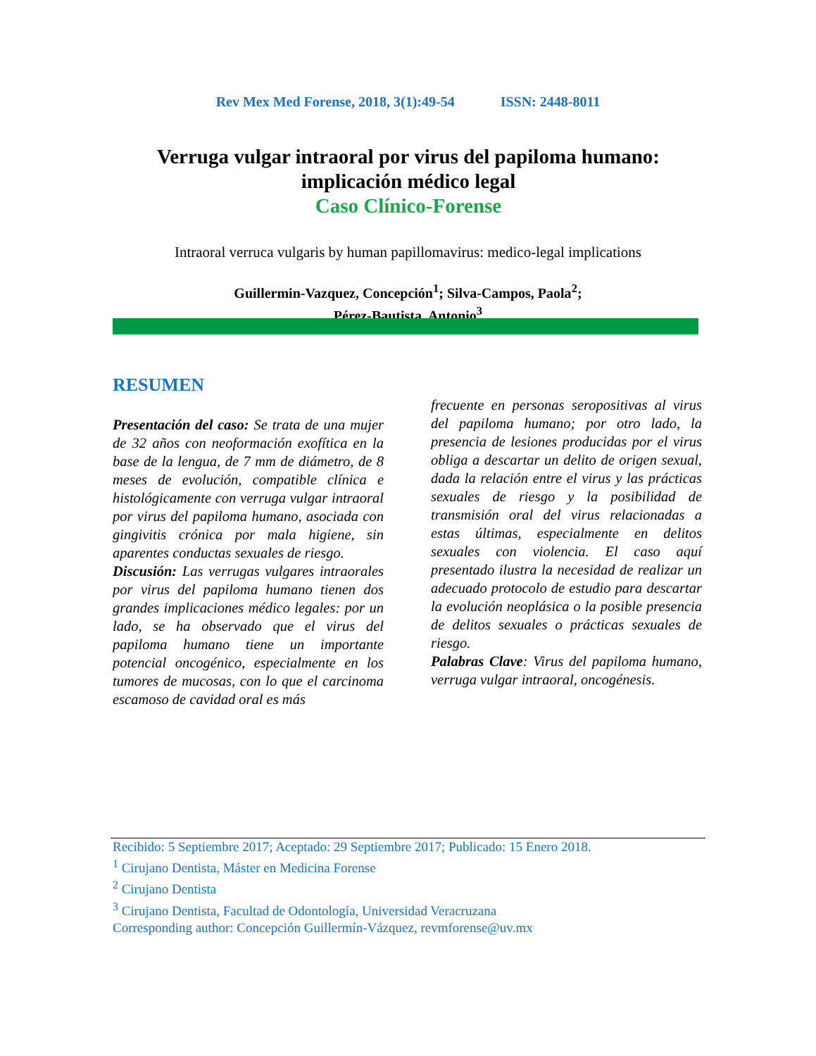Rev Mex Med Forense, 2018, 3(1):49-54 ISSN: 2448-8011
Verruga vulgar intraoral por virus del papiloma humano: implicación médico legal
Caso Clínico-Forense
Intraoral verruca vulgaris by human papillomavirus: medico-legal implications
Guillermin-Vazquez, Concepción<sup>1</sup>; Silva-Campos, Paola<sup>2</sup>;
Pérez-Bautista, Antonio<sup>3</sup>
RESUMEN
Presentación del caso: Se trata de una mujer de 32 años con neoformación exofítica en la base de la lengua, de 7 mm de diámetro, de 8 meses de evolución, compatible clínica e histológicamente con verruga vulgar intraoral por virus del papiloma humano, asociada con gingivitis crónica por mala higiene, sin aparentes conductas sexuales de riesgo.
Discusión: Las verrugas vulgares intraorales por virus del papiloma humano tienen dos grandes implicaciones médico legales: por un lado, se ha observado que el virus del papiloma humano tiene un importante potencial oncogénico, especialmente en los tumores de mucosas, con lo que el carcinoma escamoso de cavidad oral es más
frecuente en personas seropositivas al virus del papiloma humano; por otro lado, la presencia de lesiones producidas por el virus obliga a descartar un delito de origen sexual, dada la relación entre el virus y las prácticas sexuales de riesgo y la posibilidad de transmisión oral del virus relacionadas a estas últimas, especialmente en delitos sexuales con violencia. El caso aquí presentado ilustra la necesidad de realizar un adecuado protocolo de estudio para descartar la evolución neoplásica o la posible presencia de delitos sexuales o prácticas sexuales de riesgo.
Palabras Clave: Virus del papiloma humano, verruga vulgar intraoral, oncogénesis.
Recibido: 5 Septiembre 2017; Aceptado: 29 Septiembre 2017; Publicado: 15 Enero 2018.
<sup>1</sup> Cirujano Dentista, Máster en Medicina Forense
<sup>2</sup> Cirujano Dentista
<sup>3</sup> Cirujano Dentista, Facultad de Odontología, Universidad Veracruzana
Corresponding author: Concepción Guillermín-Vázquez, revmforense@uv.mx